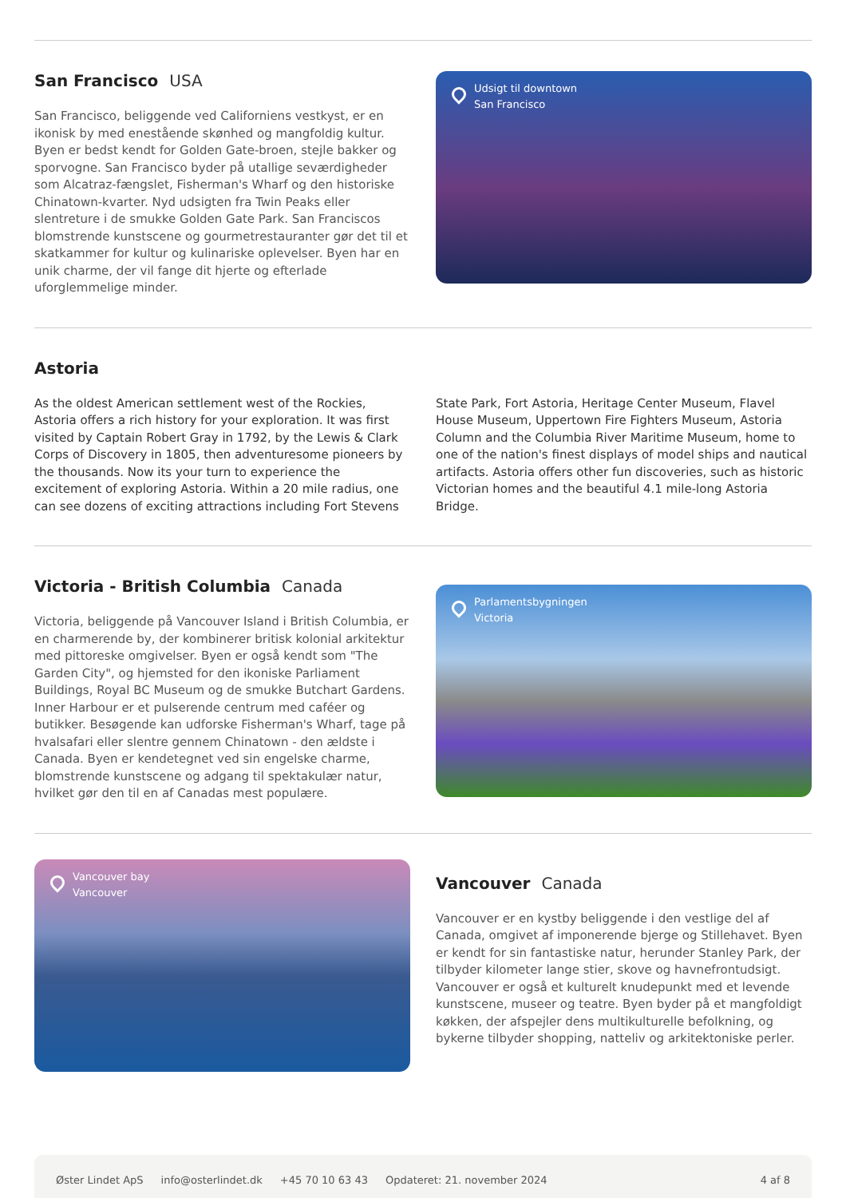San Francisco USA
San Francisco, beliggende ved Californiens vestkyst, er en ikonisk by med enestående skønhed og mangfoldig kultur. Byen er bedst kendt for Golden Gate-broen, stejle bakker og sporvogne. San Francisco byder på utallige seværdigheder som Alcatraz-fængslet, Fisherman's Wharf og den historiske Chinatown-kvarter. Nyd udsigten fra Twin Peaks eller slentreture i de smukke Golden Gate Park. San Franciscos blomstrende kunstscene og gourmetrestauranter gør det til et skatkammer for kultur og kulinariske oplevelser. Byen har en unik charme, der vil fange dit hjerte og efterlade uforglemmelige minder.
Udsigt til downtown
San Francisco
Astoria
As the oldest American settlement west of the Rockies, Astoria offers a rich history for your exploration. It was first visited by Captain Robert Gray in 1792, by the Lewis & Clark Corps of Discovery in 1805, then adventuresome pioneers by the thousands. Now its your turn to experience the excitement of exploring Astoria. Within a 20 mile radius, one can see dozens of exciting attractions including Fort Stevens State Park, Fort Astoria, Heritage Center Museum, Flavel House Museum, Uppertown Fire Fighters Museum, Astoria Column and the Columbia River Maritime Museum, home to one of the nation's finest displays of model ships and nautical artifacts. Astoria offers other fun discoveries, such as historic Victorian homes and the beautiful 4.1 mile-long Astoria Bridge.
Victoria - British Columbia Canada
Victoria, beliggende på Vancouver Island i British Columbia, er en charmerende by, der kombinerer britisk kolonial arkitektur med pittoreske omgivelser. Byen er også kendt som "The Garden City", og hjemsted for den ikoniske Parliament Buildings, Royal BC Museum og de smukke Butchart Gardens. Inner Harbour er et pulserende centrum med caféer og butikker. Besøgende kan udforske Fisherman's Wharf, tage på hvalsafari eller slentre gennem Chinatown - den ældste i Canada. Byen er kendetegnet ved sin engelske charme, blomstrende kunstscene og adgang til spektakulær natur, hvilket gør den til en af Canadas mest populære.
Parlamentsbygningen
Victoria
Vancouver bay
Vancouver
Vancouver Canada
Vancouver er en kystby beliggende i den vestlige del af Canada, omgivet af imponerende bjerge og Stillehavet. Byen er kendt for sin fantastiske natur, herunder Stanley Park, der tilbyder kilometer lange stier, skove og havnefrontudsigt. Vancouver er også et kulturelt knudepunkt med et levende kunstscene, museer og teatre. Byen byder på et mangfoldigt køkken, der afspejler dens multikulturelle befolkning, og bykerne tilbyder shopping, natteliv og arkitektoniske perler.
Øster Lindet ApS info@osterlindet.dk +45 70 10 63 43 Opdateret: 21. november 2024 4 af 8